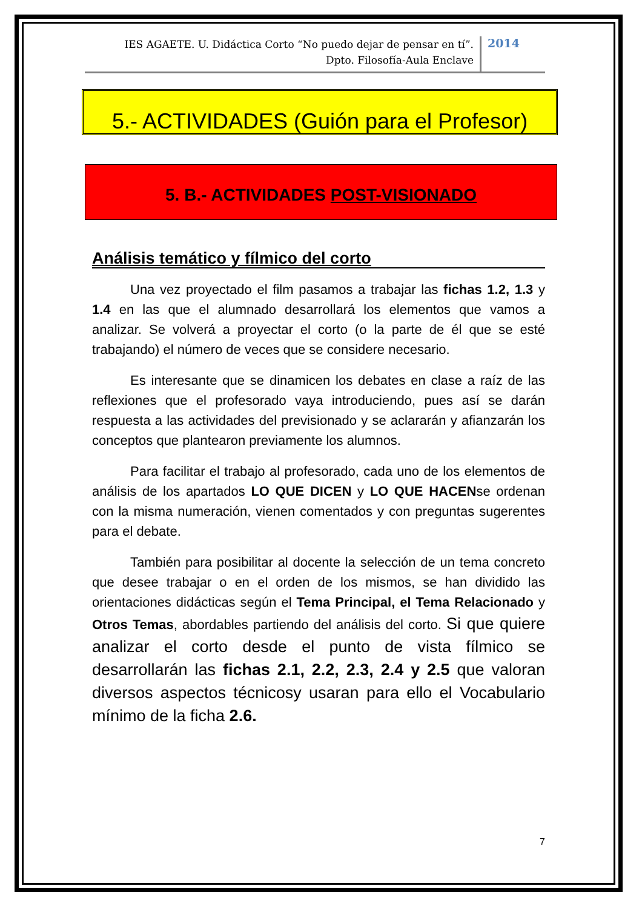IES AGAETE. U. Didáctica Corto “No puedo dejar de pensar en tí”.
Dpto. Filosofía-Aula Enclave
2014
5.- ACTIVIDADES (Guión para el Profesor)
5. B.- ACTIVIDADES POST-VISIONADO
Análisis temático y fílmico del corto
Una vez proyectado el film pasamos a trabajar las fichas 1.2, 1.3 y 1.4 en las que el alumnado desarrollará los elementos que vamos a analizar. Se volverá a proyectar el corto (o la parte de él que se esté trabajando) el número de veces que se considere necesario.
Es interesante que se dinamicen los debates en clase a raíz de las reflexiones que el profesorado vaya introduciendo, pues así se darán respuesta a las actividades del previsionado y se aclararán y afianzarán los conceptos que plantearon previamente los alumnos.
Para facilitar el trabajo al profesorado, cada uno de los elementos de análisis de los apartados LO QUE DICEN y LO QUE HACENse ordenan con la misma numeración, vienen comentados y con preguntas sugerentes para el debate.
También para posibilitar al docente la selección de un tema concreto que desee trabajar o en el orden de los mismos, se han dividido las orientaciones didácticas según el Tema Principal, el Tema Relacionado y Otros Temas, abordables partiendo del análisis del corto. Si que quiere analizar el corto desde el punto de vista fílmico se desarrollarán las fichas 2.1, 2.2, 2.3, 2.4 y 2.5 que valoran diversos aspectos técnicosy usaran para ello el Vocabulario mínimo de la ficha 2.6.
7